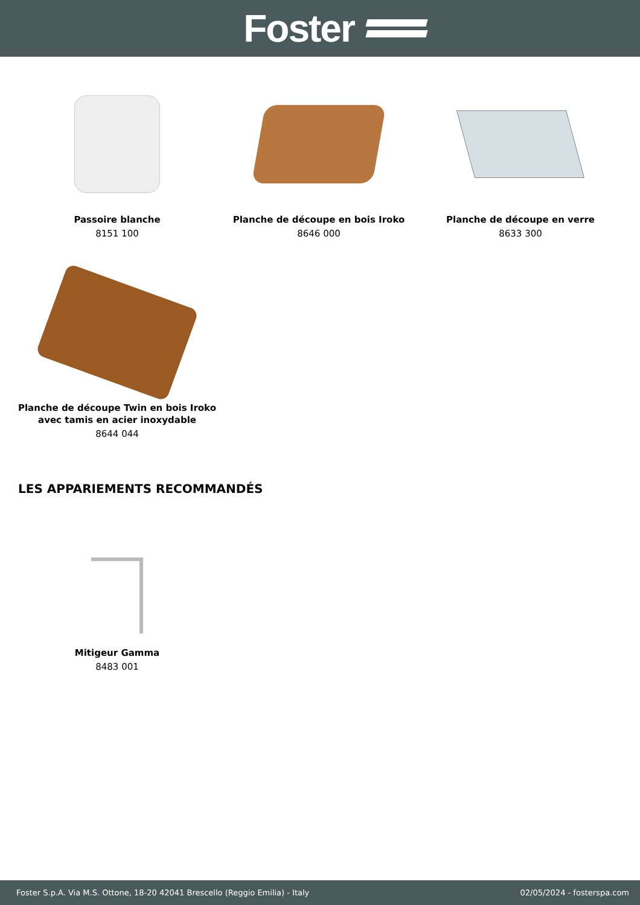Foster
Passoire blanche
8151 100
Planche de découpe en bois Iroko
8646 000
Planche de découpe en verre
8633 300
Planche de découpe Twin en bois Iroko avec tamis en acier inoxydable
8644 044
LES APPARIEMENTS RECOMMANDÉS
Mitigeur Gamma
8483 001
Foster S.p.A. Via M.S. Ottone, 18-20 42041 Brescello (Reggio Emilia) - Italy 02/05/2024 - fosterspa.com